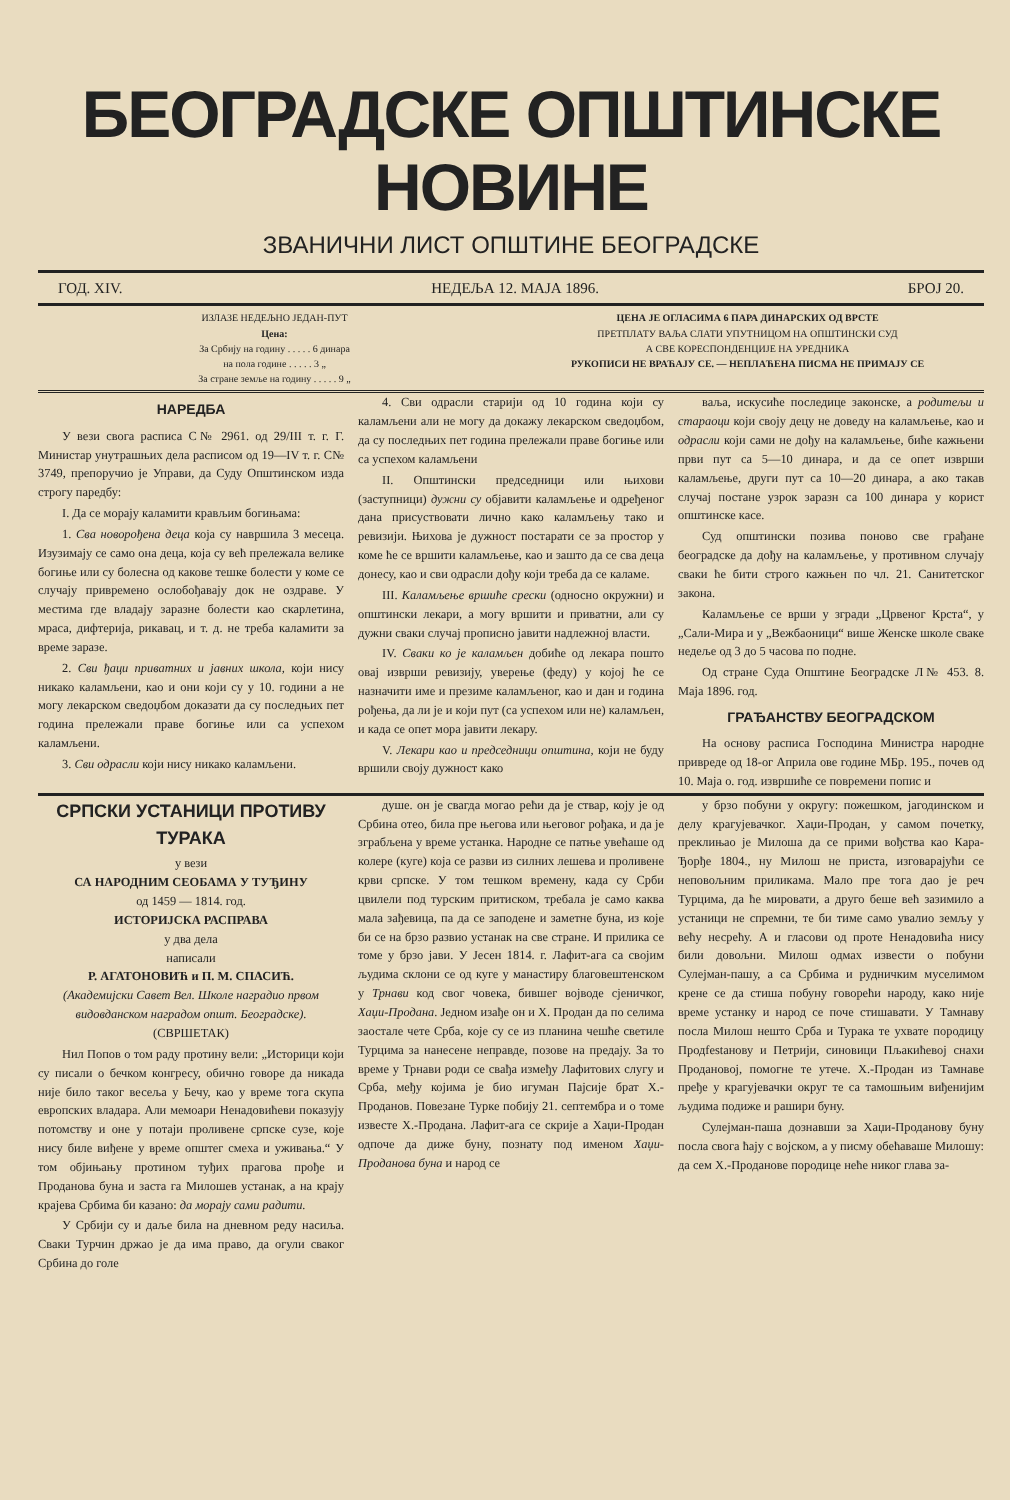БЕОГРАДСКЕ ОПШТИНСКЕ НОВИНЕ
ЗВАНИЧНИ ЛИСТ ОПШТИНЕ БЕОГРАДСКЕ
ГОД. XIV. НЕДЕЉА 12. МАЈА 1896. БРОЈ 20.
ИЗЛАЗЕ НЕДЕЉНО ЈЕДАН-ПУТ
Цена:
За Србију на годину . . . . . 6 динара
на пола године . . . . . 3 „
За стране земље на годину . . . . . 9 „
ЦЕНА ЈЕ ОГЛАСИМА 6 ПАРА ДИНАРСКИХ ОД ВРСТЕ
ПРЕТПЛАТУ ВАЉА СЛАТИ УПУТНИЦОМ НА ОПШТИНСКИ СУД
А СВЕ КОРЕСПОНДЕНЦИЈЕ НА УРЕДНИКА
РУКОПИСИ НЕ ВРАЋАЈУ СЕ. — НЕПЛАЋЕНА ПИСМА НЕ ПРИМАЈУ СЕ
НАРЕДБА
У вези свога расписа С№ 2961. од 29/III т. г. Г. Министар унутрашњих дела расписом од 19—IV т. г. С№ 3749, препоручио је Управи, да Суду Општинском изда строгу паредбу:
I. Да се морају каламити крављим богињама:
1. Сва новорођена деца која су навршила 3 месеца. Изузимају се само она деца, која су већ прележала велике богиње или су болесна од какове тешке болести у коме се случају привремено ослобођавају док не оздраве. У местима где владају заразне болести као скарлетина, мраса, дифтерија, рикавац, и т. д. не треба каламити за време заразе.
2. Сви ђаци приватних и јавних школа, који нису никако каламљени, као и они који су у 10. години а не могу лекарском сведоџбом доказати да су последњих пет година прележали праве богиње или са успехом каламљени.
3. Сви одрасли који нису никако каламљени.
4. Сви одрасли старији од 10 година који су каламљени али не могу да докажу лекарском сведоџбом, да су последњих пет година прележали праве богиње или са успехом каламљени
II. Општински председници или њихови (заступници) дужни су објавити каламљење и одређеног дана присуствовати лично како каламљењу тако и ревизији. Њихова је дужност постарати се за простор у коме ће се вршити каламљење, као и зашто да се сва деца донесу, као и сви одрасли дођу који треба да се каламе.
III. Каламљење вршиће срески (односно окружни) и општински лекари, а могу вршити и приватни, али су дужни сваки случај прописно јавити надлежној власти.
IV. Сваки ко је каламљен добиће од лекара пошто овај изврши ревизију, уверење (феду) у којој ће се назначити име и презиме каламљеног, као и дан и година рођења, да ли је и који пут (са успехом или не) каламљен, и када се опет мора јавити лекару.
V. Лекари као и председници општина, који не буду вршили своју дужност како
ваља, искусиће последице законске, а родитељи и стараоци који своју децу не доведу на каламљење, као и одрасли који сами не дођу на каламљење, биће кажњени први пут са 5—10 динара, и да се опет изврши каламљење, други пут са 10—20 динара, а ако такав случај постане узрок заразн са 100 динара у корист општинске касе.
Суд општински позива поново све грађане београдске да дођу на каламљење, у противном случају сваки ће бити строго кажњен по чл. 21. Санитетског закона.
Каламљење се врши у згради „Црвеног Крста“, у „Сали-Мира и у „Вежбаоници“ више Женске школе сваке недеље од 3 до 5 часова по подне.
Од стране Суда Општине Београдске Л№ 453. 8. Маја 1896. год.
ГРАЂАНСТВУ БЕОГРАДСКОМ
На основу расписа Господина Министра народне привреде од 18-ог Априла ове године МБр. 195., почев од 10. Маја о. год. извршиће се повремени попис и
СРПСКИ УСТАНИЦИ ПРОТИВУ ТУРАКА
у вези
СА НАРОДНИМ СЕОБАМА У ТУЂИНУ
од 1459 — 1814. год.
ИСТОРИЈСКА РАСПРАВА
у два дела
написали
Р. АГАТОНОВИЋ и П. М. СПАСИЋ.
(Академијски Савет Вел. Школе наградио првом видовданском наградом општ. Београдске).
(СВРШЕТАК)
Нил Попов о том раду протину вели: „Историци који су писали о бечком конгресу, обично говоре да никада није било таког весеља у Бечу, као у време тога скупа европских владара. Али мемоари Ненадовићеви показују потомству и оне у потаји проливене српске сузе, које нису биле виђене у време општег смеха и уживања.“ У том објињању протином туђих прагова прође и Проданова буна и заста га Милошев устанак, а на крају крајева Србима би казано: да морају сами радити.
У Србији су и даље била на дневном реду насиља. Сваки Турчин држао је да има право, да огули сваког Србина до голе
душе. он је свагда могао рећи да је ствар, коју је од Србина отео, била пре његова или његовог рођака, и да је зграбљена у време устанка. Народне се патње увећаше од колере (куге) која се разви из силних лешева и проливене крви српске. У том тешком времену, када су Срби цвилели под турским притиском, требала је само каква мала зађевица, па да се заподене и заметне буна, из које би се на брзо развио устанак на све стране. И прилика се томе у брзо јави. У Јесен 1814. г. Лафит-ага са својим људима склони се од куге у манастиру благовештенском у Трнави код свог човека, бившег војводе сјеничког, Хаџи-Продана. Једном изађе он и Х. Продан да по селима заостале чете Срба, које су се из планина чешће светиле Турцима за нанесене неправде, позове на предају. За то време у Трнави роди се свађа између Лафитових слугу и Срба, међу којима је био игуман Пајсије брат Х.-Проданов. Повезане Турке побију 21. септембра и о томе известе Х.-Продана. Лафит-ага се скрије а Хаџи-Продан одпоче да диже буну, познату под именом Хаџи-Проданова буна и народ се
у брзо побуни у округу: пожешком, јагодинском и делу крагујевачког. Хаџи-Продан, у самом почетку, преклињао је Милоша да се прими вођства као Кара-Ђорђе 1804., ну Милош не приста, изговарајући се неповољним приликама. Мало пре тога дао је реч Турцима, да ће мировати, а друго беше већ зазимило а устаници не спремни, те би тиме само увалио земљу у већу несрећу. А и гласови од проте Ненадовића нису били довољни. Милош одмах извести о побуни Сулејман-пашу, а са Србима и рудничким муселимом крене се да стиша побуну говорећи народу, како није време устанку и народ се поче стишавати. У Тамнаву посла Милош нешто Срба и Турака те ухвате породицу Продfestанову и Петрији, синовици Пљакићевој снахи Продановој, помогне те утече. Х.-Продан из Тамнаве пређе у крагујевачки округ те са тамошњим виђенијим људима подиже и рашири буну.
Сулејман-паша дознавши за Хаџи-Проданову буну посла свога ћају с војском, а у писму обећаваше Милошу: да сем Х.-Проданове породице неће никог глава за-